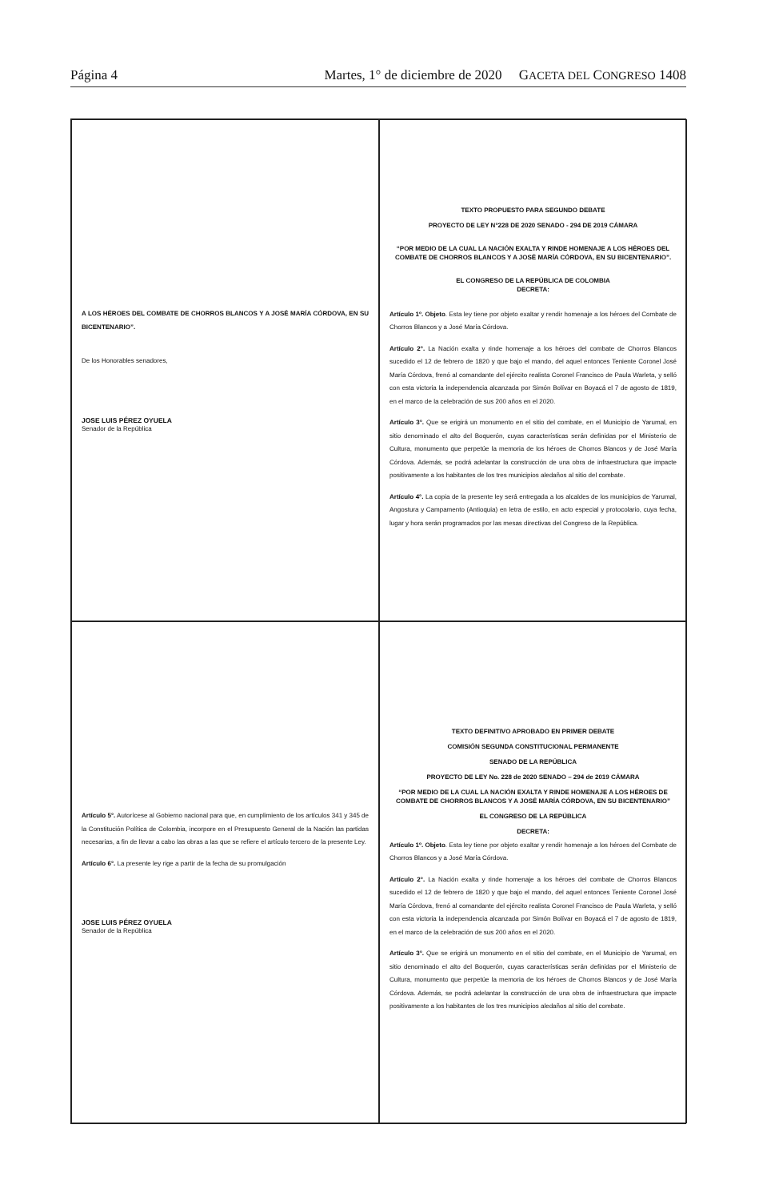Página 4 Martes, 1° de diciembre de 2020 GACETA DEL CONGRESO 1408
A LOS HÉROES DEL COMBATE DE CHORROS BLANCOS Y A JOSÉ MARÍA CÓRDOVA, EN SU BICENTENARIO”.
De los Honorables senadores,
JOSE LUIS PÉREZ OYUELA
Senador de la República
TEXTO PROPUESTO PARA SEGUNDO DEBATE
PROYECTO DE LEY N°228 DE 2020 SENADO - 294 DE 2019 CÁMARA
“POR MEDIO DE LA CUAL LA NACIÓN EXALTA Y RINDE HOMENAJE A LOS HÉROES DEL COMBATE DE CHORROS BLANCOS Y A JOSÉ MARÍA CÓRDOVA, EN SU BICENTENARIO”.
EL CONGRESO DE LA REPÚBLICA DE COLOMBIA
DECRETA:
Artículo 1º. Objeto. Esta ley tiene por objeto exaltar y rendir homenaje a los héroes del Combate de Chorros Blancos y a José María Córdova.
Artículo 2°. La Nación exalta y rinde homenaje a los héroes del combate de Chorros Blancos sucedido el 12 de febrero de 1820 y que bajo el mando, del aquel entonces Teniente Coronel José María Córdova, frenó al comandante del ejército realista Coronel Francisco de Paula Warleta, y selló con esta victoria la independencia alcanzada por Simón Bolívar en Boyacá el 7 de agosto de 1819, en el marco de la celebración de sus 200 años en el 2020.
Artículo 3°. Que se erigirá un monumento en el sitio del combate, en el Municipio de Yarumal, en sitio denominado el alto del Boquerón, cuyas características serán definidas por el Ministerio de Cultura, monumento que perpetúe la memoria de los héroes de Chorros Blancos y de José María Córdova. Además, se podrá adelantar la construcción de una obra de infraestructura que impacte positivamente a los habitantes de los tres municipios aledaños al sitio del combate.
Artículo 4°. La copia de la presente ley será entregada a los alcaldes de los municipios de Yarumal, Angostura y Campamento (Antioquia) en letra de estilo, en acto especial y protocolario, cuya fecha, lugar y hora serán programados por las mesas directivas del Congreso de la República.
Artículo 5°. Autorícese al Gobierno nacional para que, en cumplimiento de los artículos 341 y 345 de la Constitución Política de Colombia, incorpore en el Presupuesto General de la Nación las partidas necesarias, a fin de llevar a cabo las obras a las que se refiere el artículo tercero de la presente Ley.
Artículo 6°. La presente ley rige a partir de la fecha de su promulgación
JOSE LUIS PÉREZ OYUELA
Senador de la República
TEXTO DEFINITIVO APROBADO EN PRIMER DEBATE
COMISIÓN SEGUNDA CONSTITUCIONAL PERMANENTE
SENADO DE LA REPÚBLICA
PROYECTO DE LEY No. 228 de 2020 SENADO – 294 de 2019 CÁMARA
“POR MEDIO DE LA CUAL LA NACIÓN EXALTA Y RINDE HOMENAJE A LOS HÉROES DE COMBATE DE CHORROS BLANCOS Y A JOSÉ MARÍA CÓRDOVA, EN SU BICENTENARIO”
EL CONGRESO DE LA REPÚBLICA
DECRETA:
Artículo 1º. Objeto. Esta ley tiene por objeto exaltar y rendir homenaje a los héroes del Combate de Chorros Blancos y a José María Córdova.
Artículo 2°. La Nación exalta y rinde homenaje a los héroes del combate de Chorros Blancos sucedido el 12 de febrero de 1820 y que bajo el mando, del aquel entonces Teniente Coronel José María Córdova, frenó al comandante del ejército realista Coronel Francisco de Paula Warleta, y selló con esta victoria la independencia alcanzada por Simón Bolívar en Boyacá el 7 de agosto de 1819, en el marco de la celebración de sus 200 años en el 2020.
Artículo 3°. Que se erigirá un monumento en el sitio del combate, en el Municipio de Yarumal, en sitio denominado el alto del Boquerón, cuyas características serán definidas por el Ministerio de Cultura, monumento que perpetúe la memoria de los héroes de Chorros Blancos y de José María Córdova. Además, se podrá adelantar la construcción de una obra de infraestructura que impacte positivamente a los habitantes de los tres municipios aledaños al sitio del combate.